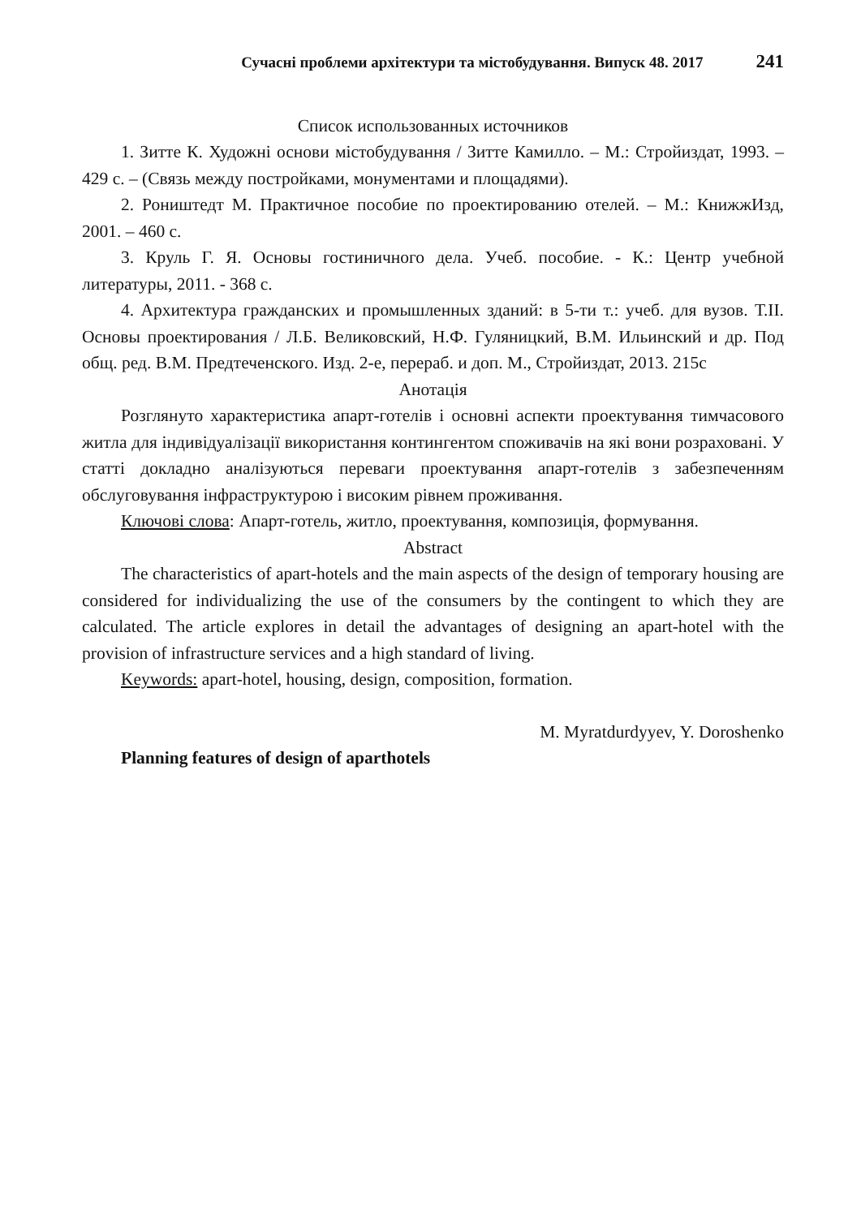Сучасні проблеми архітектури та містобудування. Випуск 48. 2017 241
Список использованных источников
1. Зитте К. Художні основи містобудування / Зитте Камилло. – М.: Стройиздат, 1993. – 429 с. – (Связь между постройками, монументами и площадями).
2. Роништедт М. Практичное пособие по проектированию отелей. – М.: КнижжИзд, 2001. – 460 с.
3. Круль Г. Я. Основы гостиничного дела. Учеб. пособие. - К.: Центр учебной литературы, 2011. - 368 с.
4. Архитектура гражданских и промышленных зданий: в 5-ти т.: учеб. для вузов. Т.ІІ. Основы проектирования / Л.Б. Великовский, Н.Ф. Гуляницкий, В.М. Ильинский и др. Под общ. ред. В.М. Предтеченского. Изд. 2-е, перераб. и доп. М., Стройиздат, 2013. 215с
Анотація
Розглянуто характеристика апарт-готелів і основні аспекти проектування тимчасового житла для індивідуалізації використання контингентом споживачів на які вони розраховані. У статті докладно аналізуються переваги проектування апарт-готелів з забезпеченням обслуговування інфраструктурою і високим рівнем проживання.
Ключові слова: Апарт-готель, житло, проектування, композиція, формування.
Abstract
The characteristics of apart-hotels and the main aspects of the design of temporary housing are considered for individualizing the use of the consumers by the contingent to which they are calculated. The article explores in detail the advantages of designing an apart-hotel with the provision of infrastructure services and a high standard of living.
Keywords: apart-hotel, housing, design, composition, formation.
M. Myratdurdyyev, Y. Doroshenko
Planning features of design of aparthotels